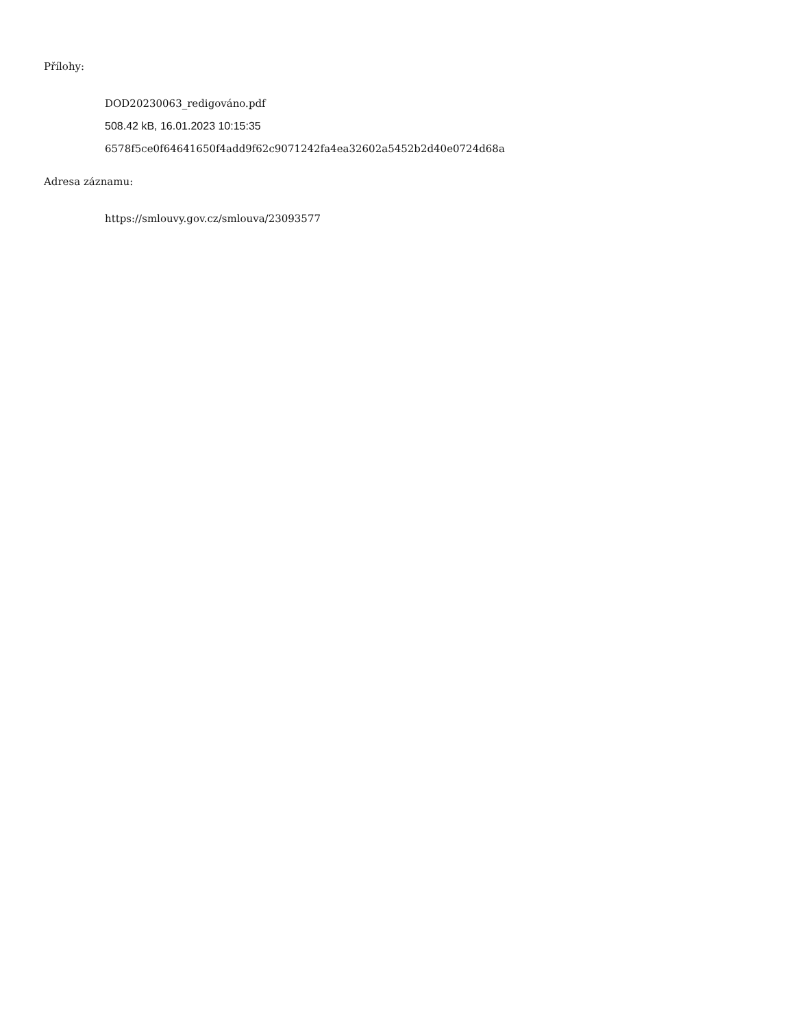Přílohy:
DOD20230063_redigováno.pdf
508.42 kB, 16.01.2023 10:15:35
6578f5ce0f64641650f4add9f62c9071242fa4ea32602a5452b2d40e0724d68a
Adresa záznamu:
https://smlouvy.gov.cz/smlouva/23093577